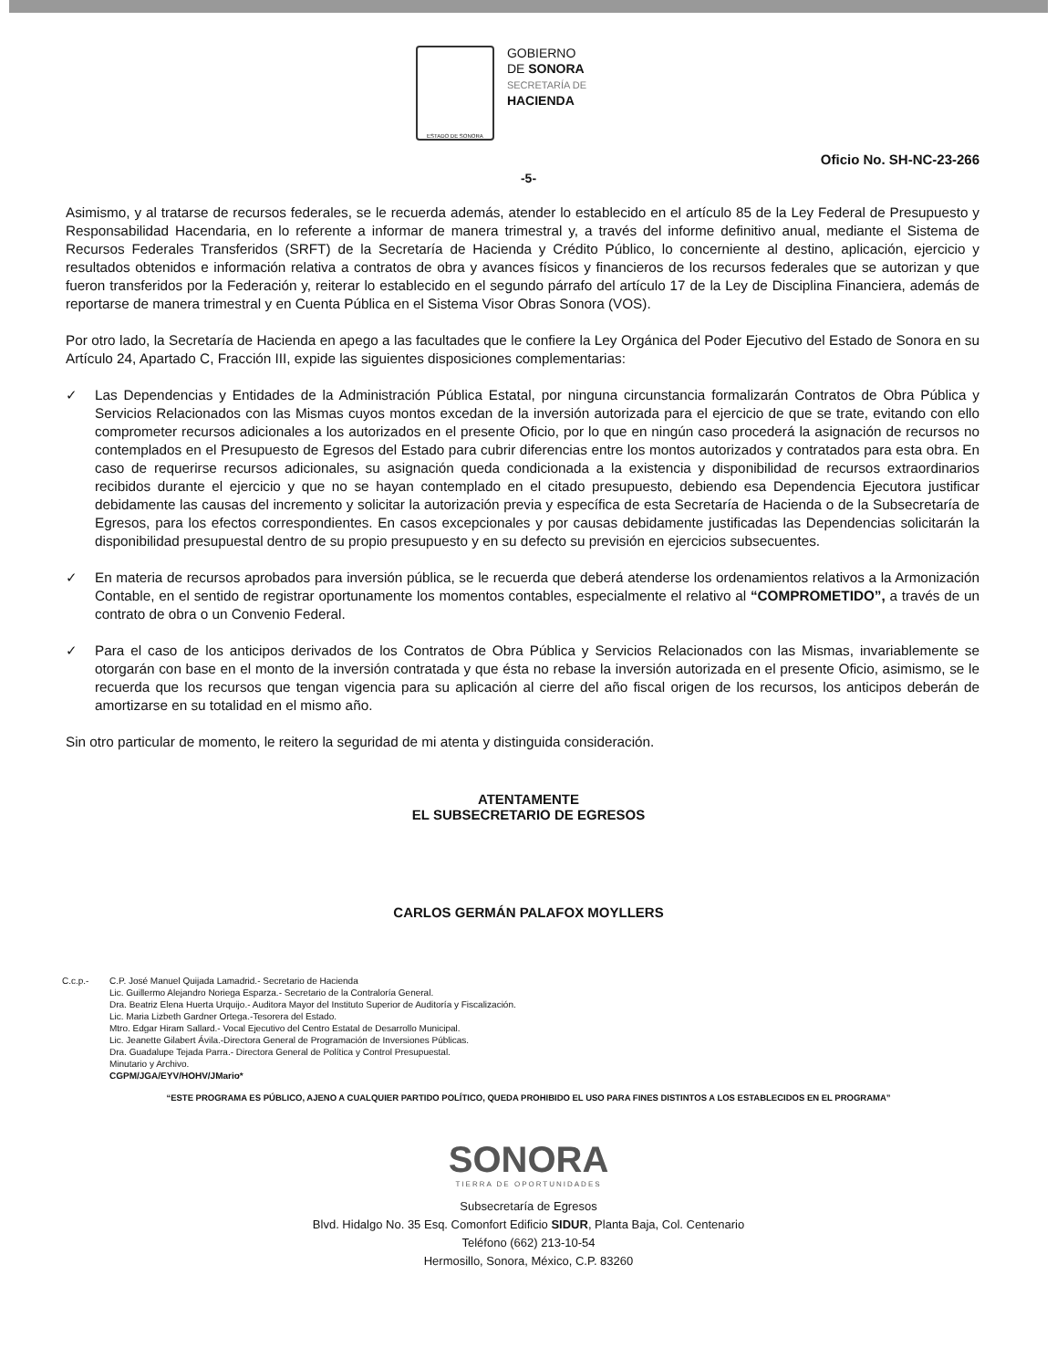ESTADO DE SONORA
GOBIERNO
DE SONORA
SECRETARÍA DE
HACIENDA
Oficio No. SH-NC-23-266
-5-
Asimismo, y al tratarse de recursos federales, se le recuerda además, atender lo establecido en el artículo 85 de la Ley Federal de Presupuesto y Responsabilidad Hacendaria, en lo referente a informar de manera trimestral y, a través del informe definitivo anual, mediante el Sistema de Recursos Federales Transferidos (SRFT) de la Secretaría de Hacienda y Crédito Público, lo concerniente al destino, aplicación, ejercicio y resultados obtenidos e información relativa a contratos de obra y avances físicos y financieros de los recursos federales que se autorizan y que fueron transferidos por la Federación y, reiterar lo establecido en el segundo párrafo del artículo 17 de la Ley de Disciplina Financiera, además de reportarse de manera trimestral y en Cuenta Pública en el Sistema Visor Obras Sonora (VOS).
Por otro lado, la Secretaría de Hacienda en apego a las facultades que le confiere la Ley Orgánica del Poder Ejecutivo del Estado de Sonora en su Artículo 24, Apartado C, Fracción III, expide las siguientes disposiciones complementarias:
✓ Las Dependencias y Entidades de la Administración Pública Estatal, por ninguna circunstancia formalizarán Contratos de Obra Pública y Servicios Relacionados con las Mismas cuyos montos excedan de la inversión autorizada para el ejercicio de que se trate, evitando con ello comprometer recursos adicionales a los autorizados en el presente Oficio, por lo que en ningún caso procederá la asignación de recursos no contemplados en el Presupuesto de Egresos del Estado para cubrir diferencias entre los montos autorizados y contratados para esta obra. En caso de requerirse recursos adicionales, su asignación queda condicionada a la existencia y disponibilidad de recursos extraordinarios recibidos durante el ejercicio y que no se hayan contemplado en el citado presupuesto, debiendo esa Dependencia Ejecutora justificar debidamente las causas del incremento y solicitar la autorización previa y específica de esta Secretaría de Hacienda o de la Subsecretaría de Egresos, para los efectos correspondientes. En casos excepcionales y por causas debidamente justificadas las Dependencias solicitarán la disponibilidad presupuestal dentro de su propio presupuesto y en su defecto su previsión en ejercicios subsecuentes.
✓ En materia de recursos aprobados para inversión pública, se le recuerda que deberá atenderse los ordenamientos relativos a la Armonización Contable, en el sentido de registrar oportunamente los momentos contables, especialmente el relativo al “COMPROMETIDO”, a través de un contrato de obra o un Convenio Federal.
✓ Para el caso de los anticipos derivados de los Contratos de Obra Pública y Servicios Relacionados con las Mismas, invariablemente se otorgarán con base en el monto de la inversión contratada y que ésta no rebase la inversión autorizada en el presente Oficio, asimismo, se le recuerda que los recursos que tengan vigencia para su aplicación al cierre del año fiscal origen de los recursos, los anticipos deberán de amortizarse en su totalidad en el mismo año.
Sin otro particular de momento, le reitero la seguridad de mi atenta y distinguida consideración.
ATENTAMENTE
EL SUBSECRETARIO DE EGRESOS
CARLOS GERMÁN PALAFOX MOYLLERS
C.c.p.- C.P. José Manuel Quijada Lamadrid.- Secretario de Hacienda
Lic. Guillermo Alejandro Noriega Esparza.- Secretario de la Contraloría General.
Dra. Beatriz Elena Huerta Urquijo.- Auditora Mayor del Instituto Superior de Auditoría y Fiscalización.
Lic. Maria Lizbeth Gardner Ortega.-Tesorera del Estado.
Mtro. Edgar Hiram Sallard.- Vocal Ejecutivo del Centro Estatal de Desarrollo Municipal.
Lic. Jeanette Gilabert Ávila.-Directora General de Programación de Inversiones Públicas.
Dra. Guadalupe Tejada Parra.- Directora General de Política y Control Presupuestal.
Minutario y Archivo.
CGPM/JGA/EYV/HOHV/JMario*
“ESTE PROGRAMA ES PÚBLICO, AJENO A CUALQUIER PARTIDO POLÍTICO, QUEDA PROHIBIDO EL USO PARA FINES DISTINTOS A LOS ESTABLECIDOS EN EL PROGRAMA”
SONORA
TIERRA DE OPORTUNIDADES
Subsecretaría de Egresos
Blvd. Hidalgo No. 35 Esq. Comonfort Edificio SIDUR, Planta Baja, Col. Centenario
Teléfono (662) 213-10-54
Hermosillo, Sonora, México, C.P. 83260